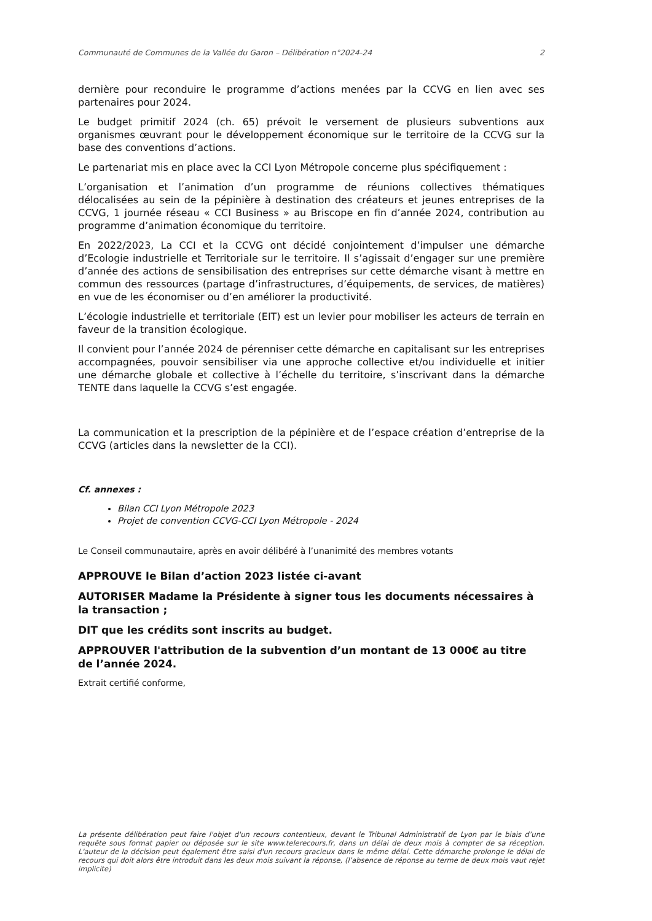Communauté de Communes de la Vallée du Garon – Délibération n°2024-24 2
dernière pour reconduire le programme d’actions menées par la CCVG en lien avec ses partenaires pour 2024.
Le budget primitif 2024 (ch. 65) prévoit le versement de plusieurs subventions aux organismes œuvrant pour le développement économique sur le territoire de la CCVG sur la base des conventions d’actions.
Le partenariat mis en place avec la CCI Lyon Métropole concerne plus spécifiquement :
L’organisation et l’animation d’un programme de réunions collectives thématiques délocalisées au sein de la pépinière à destination des créateurs et jeunes entreprises de la CCVG, 1 journée réseau « CCI Business » au Briscope en fin d’année 2024, contribution au programme d’animation économique du territoire.
En 2022/2023, La CCI et la CCVG ont décidé conjointement d’impulser une démarche d’Ecologie industrielle et Territoriale sur le territoire. Il s’agissait d’engager sur une première d’année des actions de sensibilisation des entreprises sur cette démarche visant à mettre en commun des ressources (partage d’infrastructures, d’équipements, de services, de matières) en vue de les économiser ou d’en améliorer la productivité.
L’écologie industrielle et territoriale (EIT) est un levier pour mobiliser les acteurs de terrain en faveur de la transition écologique.
Il convient pour l’année 2024 de pérenniser cette démarche en capitalisant sur les entreprises accompagnées, pouvoir sensibiliser via une approche collective et/ou individuelle et initier une démarche globale et collective à l’échelle du territoire, s’inscrivant dans la démarche TENTE dans laquelle la CCVG s’est engagée.
La communication et la prescription de la pépinière et de l’espace création d’entreprise de la CCVG (articles dans la newsletter de la CCI).
Cf. annexes :
Bilan CCI Lyon Métropole 2023
Projet de convention CCVG-CCI Lyon Métropole - 2024
Le Conseil communautaire, après en avoir délibéré à l’unanimité des membres votants
APPROUVE le Bilan d’action 2023 listée ci-avant
AUTORISER Madame la Présidente à signer tous les documents nécessaires à la transaction ;
DIT que les crédits sont inscrits au budget.
APPROUVER l'attribution de la subvention d’un montant de 13 000€ au titre de l’année 2024.
Extrait certifié conforme,
La présente délibération peut faire l'objet d'un recours contentieux, devant le Tribunal Administratif de Lyon par le biais d’une requête sous format papier ou déposée sur le site www.telerecours.fr, dans un délai de deux mois à compter de sa réception. L'auteur de la décision peut également être saisi d'un recours gracieux dans le même délai. Cette démarche prolonge le délai de recours qui doit alors être introduit dans les deux mois suivant la réponse, (l’absence de réponse au terme de deux mois vaut rejet implicite)